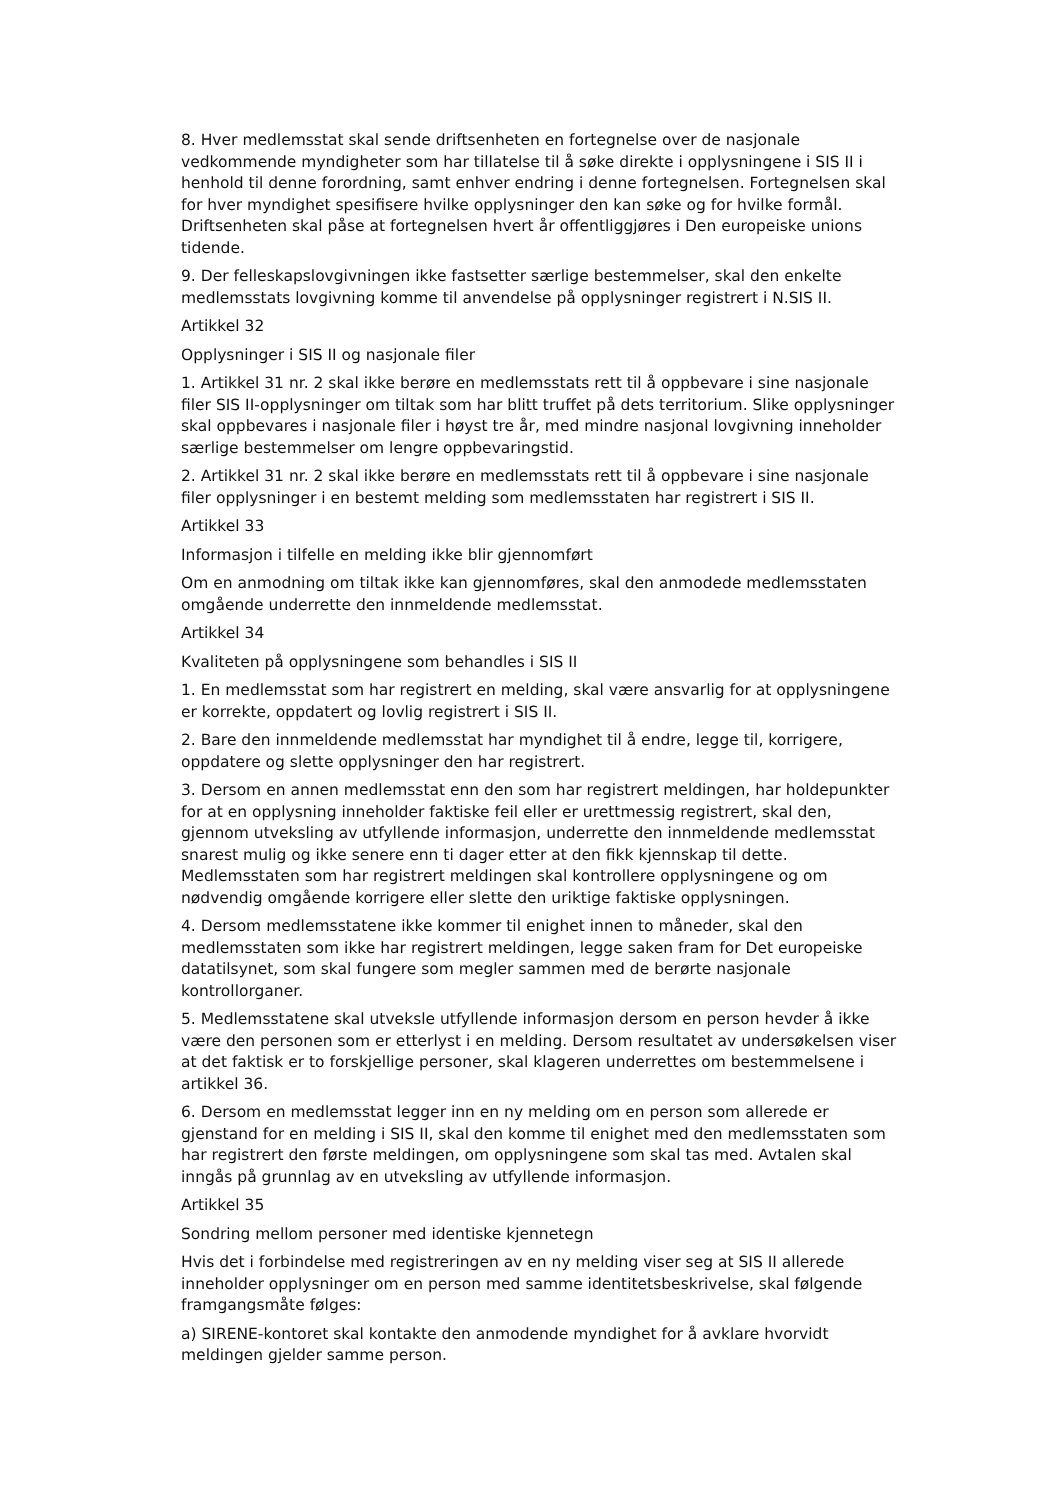8. Hver medlemsstat skal sende driftsenheten en fortegnelse over de nasjonale vedkommende myndigheter som har tillatelse til å søke direkte i opplysningene i SIS II i henhold til denne forordning, samt enhver endring i denne fortegnelsen. Fortegnelsen skal for hver myndighet spesifisere hvilke opplysninger den kan søke og for hvilke formål. Driftsenheten skal påse at fortegnelsen hvert år offentliggjøres i Den europeiske unions tidende.
9. Der felleskapslovgivningen ikke fastsetter særlige bestemmelser, skal den enkelte medlemsstats lovgivning komme til anvendelse på opplysninger registrert i N.SIS II.
Artikkel 32
Opplysninger i SIS II og nasjonale filer
1. Artikkel 31 nr. 2 skal ikke berøre en medlemsstats rett til å oppbevare i sine nasjonale filer SIS II-opplysninger om tiltak som har blitt truffet på dets territorium. Slike opplysninger skal oppbevares i nasjonale filer i høyst tre år, med mindre nasjonal lovgivning inneholder særlige bestemmelser om lengre oppbevaringstid.
2. Artikkel 31 nr. 2 skal ikke berøre en medlemsstats rett til å oppbevare i sine nasjonale filer opplysninger i en bestemt melding som medlemsstaten har registrert i SIS II.
Artikkel 33
Informasjon i tilfelle en melding ikke blir gjennomført
Om en anmodning om tiltak ikke kan gjennomføres, skal den anmodede medlemsstaten omgående underrette den innmeldende medlemsstat.
Artikkel 34
Kvaliteten på opplysningene som behandles i SIS II
1. En medlemsstat som har registrert en melding, skal være ansvarlig for at opplysningene er korrekte, oppdatert og lovlig registrert i SIS II.
2. Bare den innmeldende medlemsstat har myndighet til å endre, legge til, korrigere, oppdatere og slette opplysninger den har registrert.
3. Dersom en annen medlemsstat enn den som har registrert meldingen, har holdepunkter for at en opplysning inneholder faktiske feil eller er urettmessig registrert, skal den, gjennom utveksling av utfyllende informasjon, underrette den innmeldende medlemsstat snarest mulig og ikke senere enn ti dager etter at den fikk kjennskap til dette. Medlemsstaten som har registrert meldingen skal kontrollere opplysningene og om nødvendig omgående korrigere eller slette den uriktige faktiske opplysningen.
4. Dersom medlemsstatene ikke kommer til enighet innen to måneder, skal den medlemsstaten som ikke har registrert meldingen, legge saken fram for Det europeiske datatilsynet, som skal fungere som megler sammen med de berørte nasjonale kontrollorganer.
5. Medlemsstatene skal utveksle utfyllende informasjon dersom en person hevder å ikke være den personen som er etterlyst i en melding. Dersom resultatet av undersøkelsen viser at det faktisk er to forskjellige personer, skal klageren underrettes om bestemmelsene i artikkel 36.
6. Dersom en medlemsstat legger inn en ny melding om en person som allerede er gjenstand for en melding i SIS II, skal den komme til enighet med den medlemsstaten som har registrert den første meldingen, om opplysningene som skal tas med. Avtalen skal inngås på grunnlag av en utveksling av utfyllende informasjon.
Artikkel 35
Sondring mellom personer med identiske kjennetegn
Hvis det i forbindelse med registreringen av en ny melding viser seg at SIS II allerede inneholder opplysninger om en person med samme identitetsbeskrivelse, skal følgende framgangsmåte følges:
a) SIRENE-kontoret skal kontakte den anmodende myndighet for å avklare hvorvidt meldingen gjelder samme person.